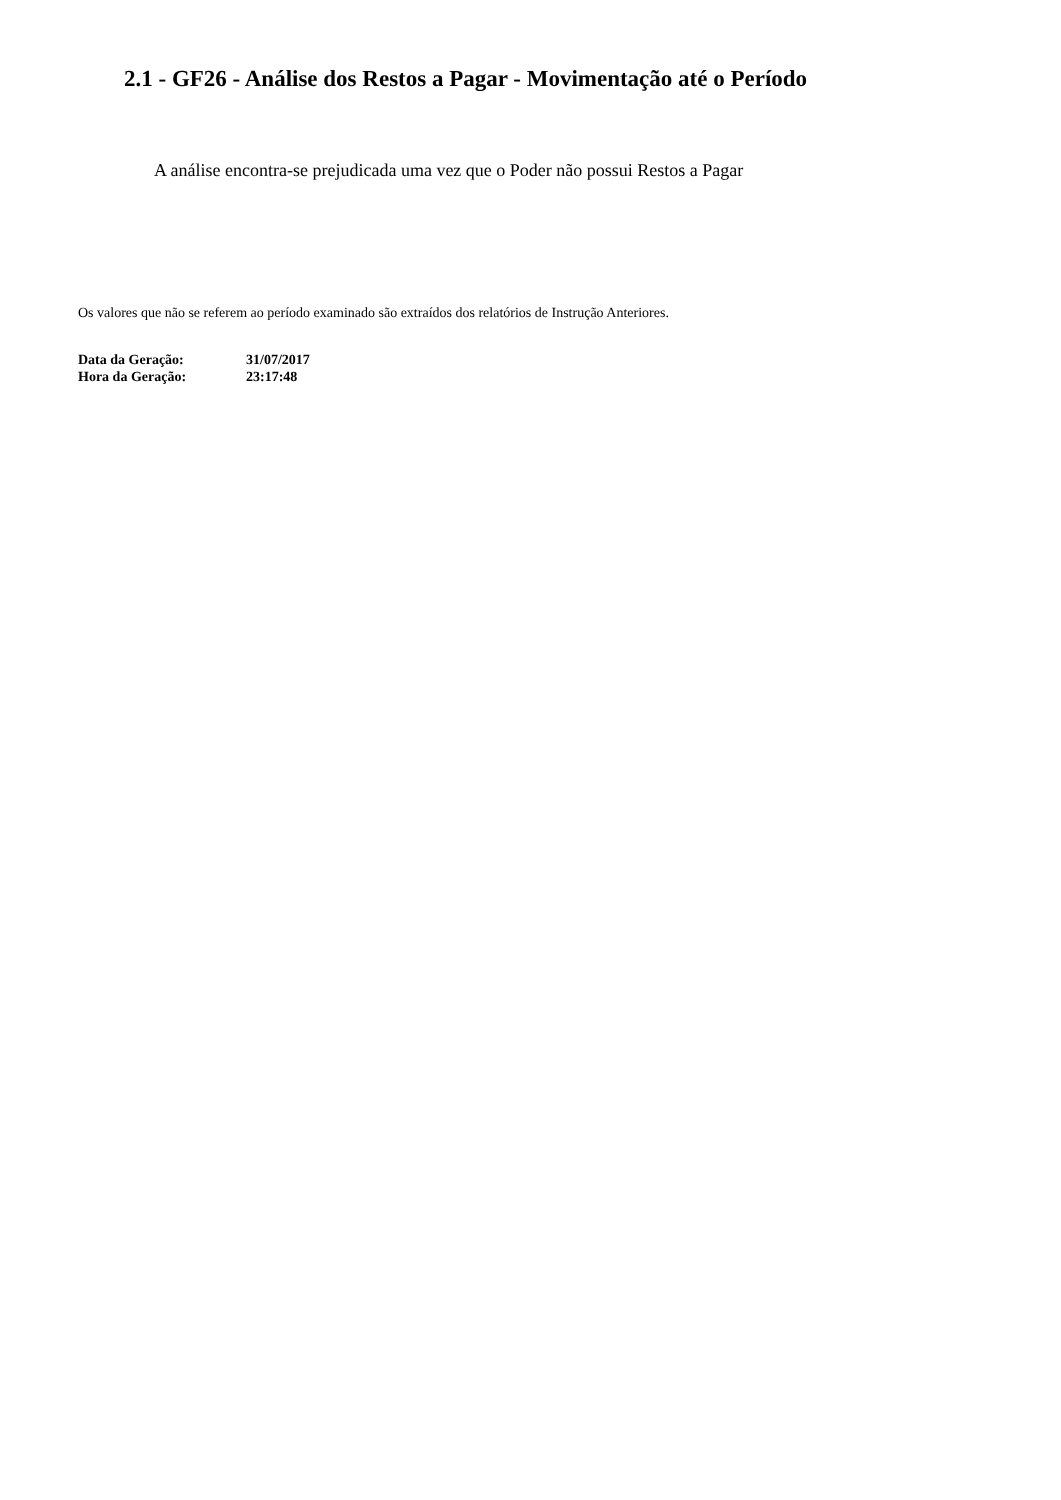2.1 - GF26 - Análise dos Restos a Pagar - Movimentação até o Período
A análise encontra-se prejudicada uma vez que o Poder não possui Restos a Pagar
Os valores que não se referem ao período examinado são extraídos dos relatórios de Instrução Anteriores.
| Data da Geração: | 31/07/2017 |
| Hora da Geração: | 23:17:48 |